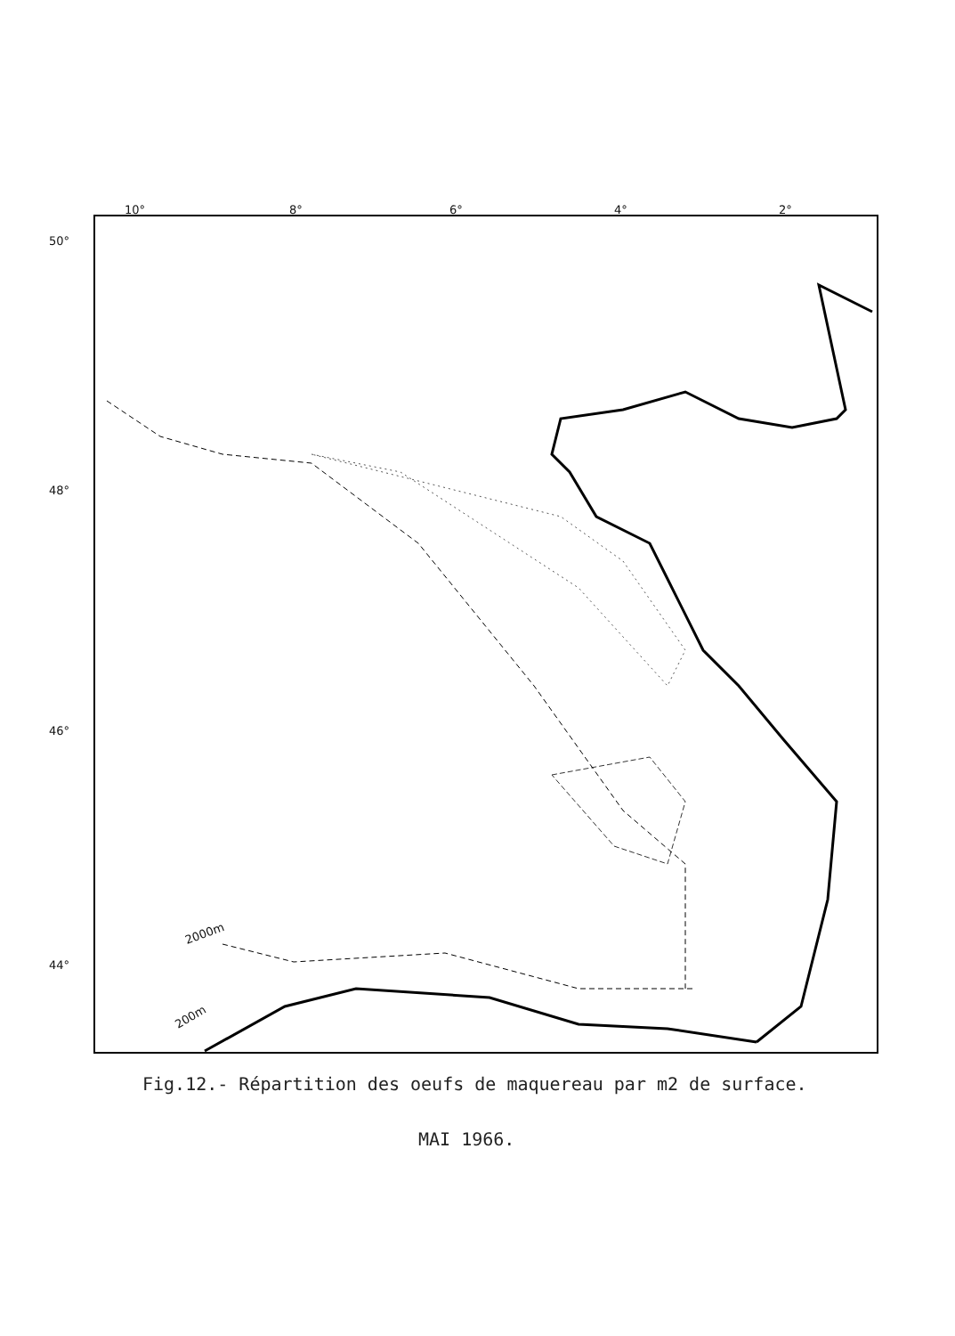10°
8°
6°
4°
2°
50°
48°
46°
44°
2000m
200m
Fig.12.- Répartition des oeufs de maquereau par m2 de surface.
MAI 1966.